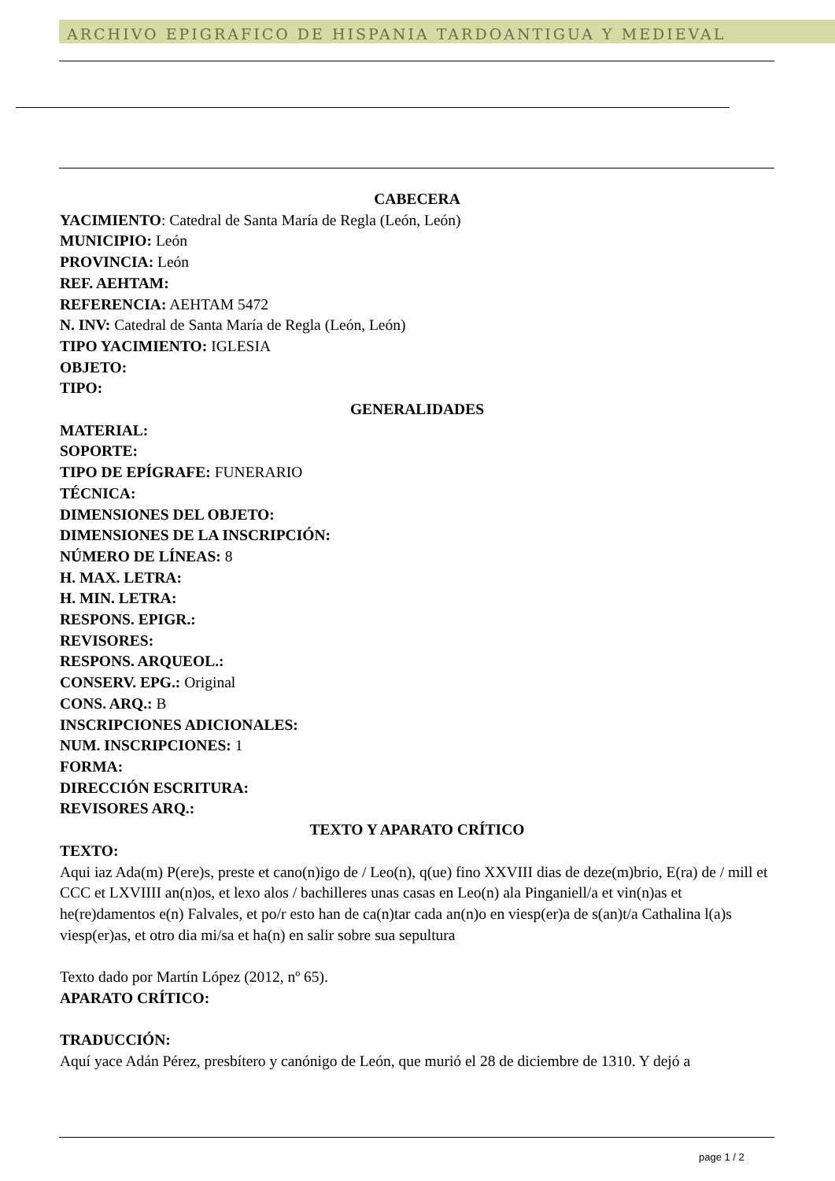ARCHIVO EPIGRAFICO DE HISPANIA TARDOANTIGUA Y MEDIEVAL
CABECERA
YACIMIENTO: Catedral de Santa María de Regla (León, León)
MUNICIPIO: León
PROVINCIA: León
REF. AEHTAM:
REFERENCIA: AEHTAM 5472
N. INV: Catedral de Santa María de Regla (León, León)
TIPO YACIMIENTO: IGLESIA
OBJETO:
TIPO:
GENERALIDADES
MATERIAL:
SOPORTE:
TIPO DE EPÍGRAFE: FUNERARIO
TÉCNICA:
DIMENSIONES DEL OBJETO:
DIMENSIONES DE LA INSCRIPCIÓN:
NÚMERO DE LÍNEAS: 8
H. MAX. LETRA:
H. MIN. LETRA:
RESPONS. EPIGR.:
REVISORES:
RESPONS. ARQUEOL.:
CONSERV. EPG.: Original
CONS. ARQ.: B
INSCRIPCIONES ADICIONALES:
NUM. INSCRIPCIONES: 1
FORMA:
DIRECCIÓN ESCRITURA:
REVISORES ARQ.:
TEXTO Y APARATO CRÍTICO
TEXTO:
Aqui iaz Ada(m) P(ere)s, preste et cano(n)igo de / Leo(n), q(ue) fino XXVIII dias de deze(m)brio, E(ra) de / mill et CCC et LXVIIII an(n)os, et lexo alos / bachilleres unas casas en Leo(n) ala Pinganiell/a et vin(n)as et he(re)damentos e(n) Falvales, et po/r esto han de ca(n)tar cada an(n)o en viesp(er)a de s(an)t/a Cathalina l(a)s viesp(er)as, et otro dia mi/sa et ha(n) en salir sobre sua sepultura
Texto dado por Martín López (2012, nº 65).
APARATO CRÍTICO:
TRADUCCIÓN:
Aquí yace Adán Pérez, presbítero y canónigo de León, que murió el 28 de diciembre de 1310. Y dejó a
page 1 / 2